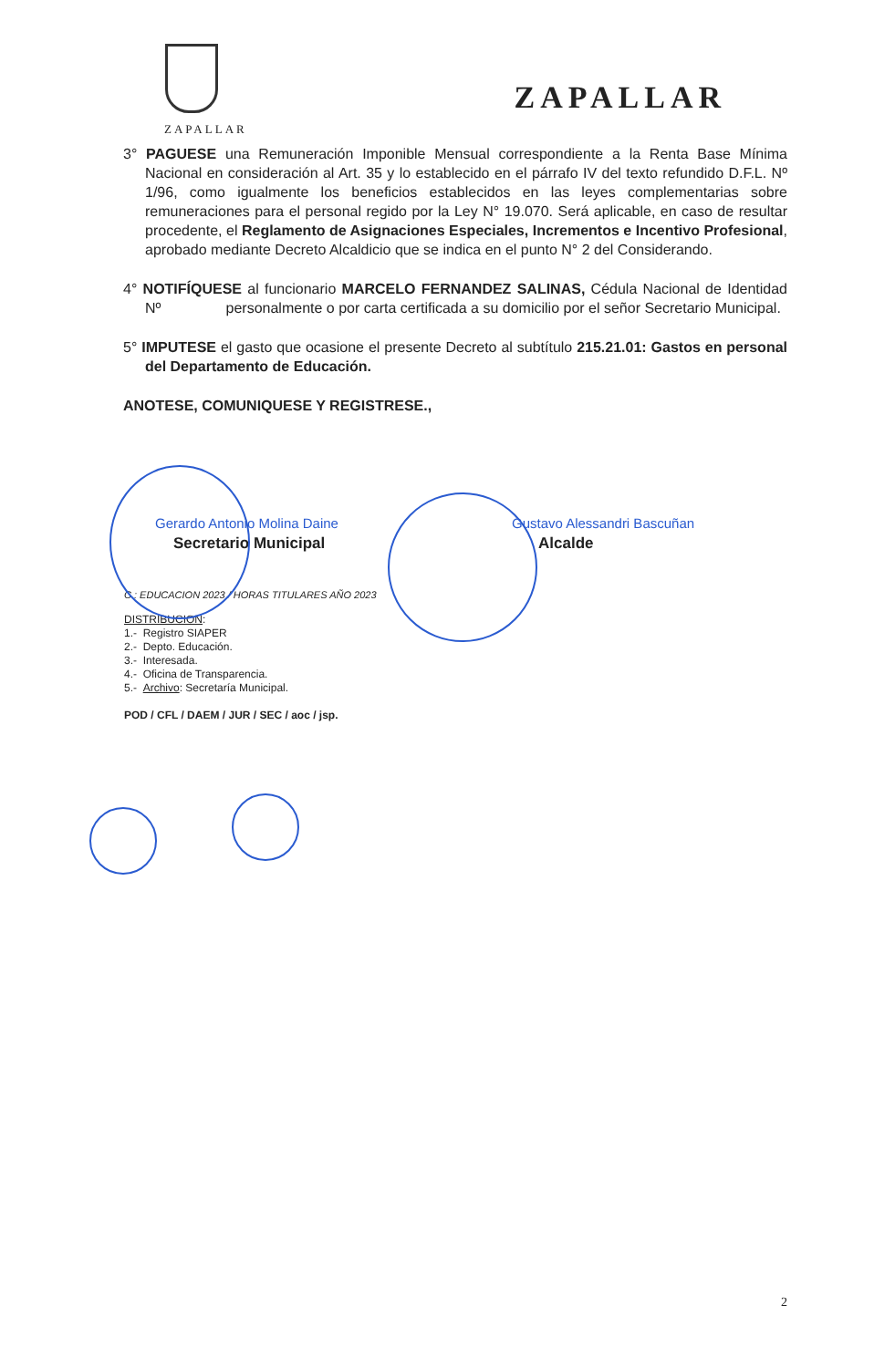ZAPALLAR
ZAPALLAR
3° PAGUESE una Remuneración Imponible Mensual correspondiente a la Renta Base Mínima Nacional en consideración al Art. 35 y lo establecido en el párrafo IV del texto refundido D.F.L. Nº 1/96, como igualmente los beneficios establecidos en las leyes complementarias sobre remuneraciones para el personal regido por la Ley N° 19.070. Será aplicable, en caso de resultar procedente, el Reglamento de Asignaciones Especiales, Incrementos e Incentivo Profesional, aprobado mediante Decreto Alcaldicio que se indica en el punto N° 2 del Considerando.
4° NOTIFÍQUESE al funcionario MARCELO FERNANDEZ SALINAS, Cédula Nacional de Identidad Nº personalmente o por carta certificada a su domicilio por el señor Secretario Municipal.
5° IMPUTESE el gasto que ocasione el presente Decreto al subtítulo 215.21.01: Gastos en personal del Departamento de Educación.
ANOTESE, COMUNIQUESE Y REGISTRESE.,
Gerardo Antonio Molina Daine Gustavo Alessandri Bascuñan
Secretario Municipal Alcalde
C : EDUCACION 2023 / HORAS TITULARES AÑO 2023
DISTRIBUCION:
1.- Registro SIAPER
2.- Depto. Educación.
3.- Interesada.
4.- Oficina de Transparencia.
5.- Archivo: Secretaría Municipal.
POD / CFL / DAEM / JUR / SEC / aoc / jsp.
2